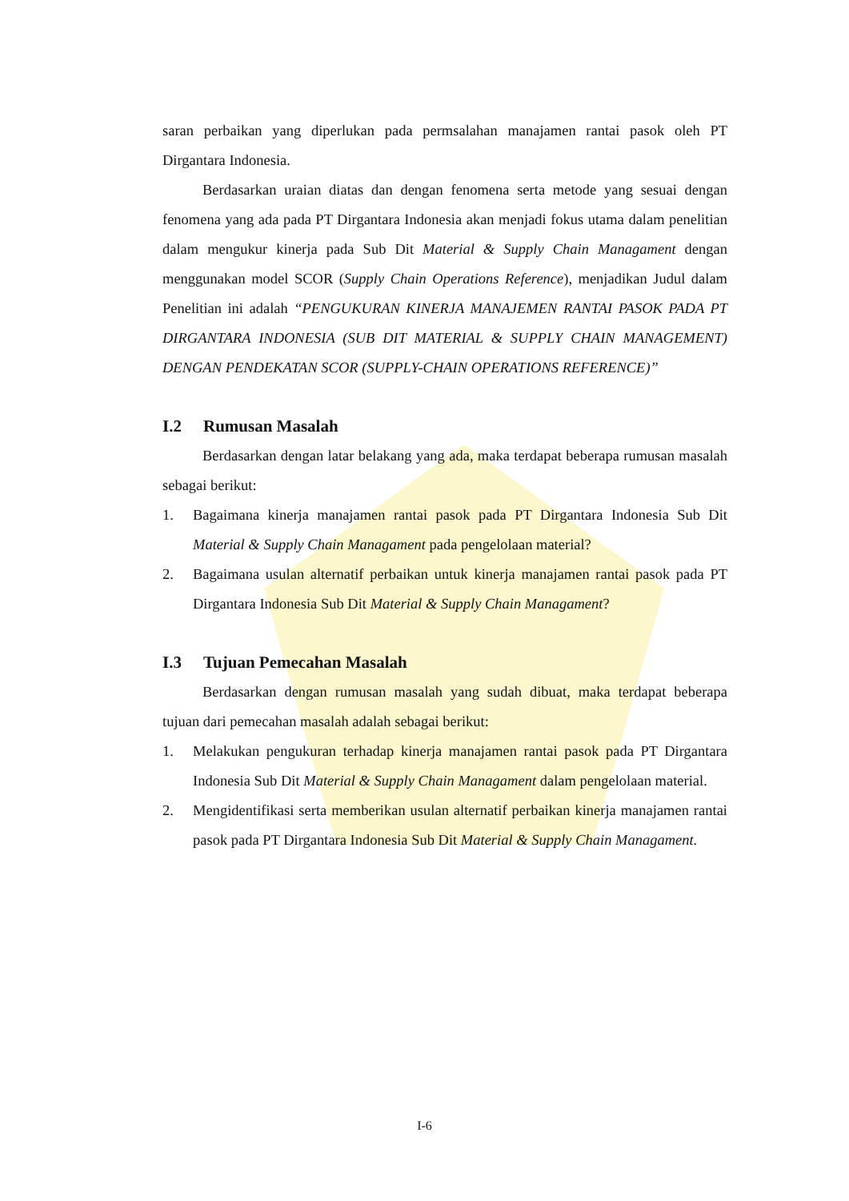saran perbaikan yang diperlukan pada permsalahan manajamen rantai pasok oleh PT Dirgantara Indonesia.
Berdasarkan uraian diatas dan dengan fenomena serta metode yang sesuai dengan fenomena yang ada pada PT Dirgantara Indonesia akan menjadi fokus utama dalam penelitian dalam mengukur kinerja pada Sub Dit Material & Supply Chain Managament dengan menggunakan model SCOR (Supply Chain Operations Reference), menjadikan Judul dalam Penelitian ini adalah “PENGUKURAN KINERJA MANAJEMEN RANTAI PASOK PADA PT DIRGANTARA INDONESIA (SUB DIT MATERIAL & SUPPLY CHAIN MANAGEMENT) DENGAN PENDEKATAN SCOR (SUPPLY-CHAIN OPERATIONS REFERENCE)”
I.2 Rumusan Masalah
Berdasarkan dengan latar belakang yang ada, maka terdapat beberapa rumusan masalah sebagai berikut:
1. Bagaimana kinerja manajamen rantai pasok pada PT Dirgantara Indonesia Sub Dit Material & Supply Chain Managament pada pengelolaan material?
2. Bagaimana usulan alternatif perbaikan untuk kinerja manajamen rantai pasok pada PT Dirgantara Indonesia Sub Dit Material & Supply Chain Managament?
I.3 Tujuan Pemecahan Masalah
Berdasarkan dengan rumusan masalah yang sudah dibuat, maka terdapat beberapa tujuan dari pemecahan masalah adalah sebagai berikut:
1. Melakukan pengukuran terhadap kinerja manajamen rantai pasok pada PT Dirgantara Indonesia Sub Dit Material & Supply Chain Managament dalam pengelolaan material.
2. Mengidentifikasi serta memberikan usulan alternatif perbaikan kinerja manajamen rantai pasok pada PT Dirgantara Indonesia Sub Dit Material & Supply Chain Managament.
I-6